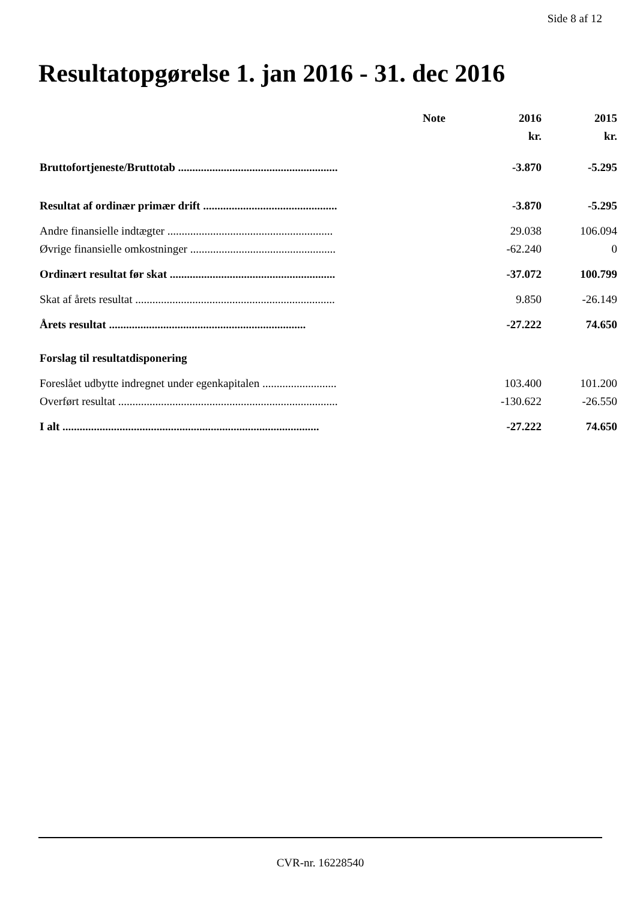Side 8 af 12
Resultatopgørelse 1. jan 2016 - 31. dec 2016
| | Note | 2016 | 2015 |
| --- | --- | --- | --- |
| | | kr. | kr. |
| Bruttofortjeneste/Bruttotab ........................................................ | | -3.870 | -5.295 |
| Resultat af ordinær primær drift ............................................... | | -3.870 | -5.295 |
| Andre finansielle indtægter .......................................................... | | 29.038 | 106.094 |
| Øvrige finansielle omkostninger ................................................... | | -62.240 | 0 |
| Ordinært resultat før skat .......................................................... | | -37.072 | 100.799 |
| Skat af årets resultat ...................................................................... | | 9.850 | -26.149 |
| Årets resultat ..................................................................... | | -27.222 | 74.650 |
| Forslag til resultatdisponering | | | |
| Foreslået udbytte indregnet under egenkapitalen .......................... | | 103.400 | 101.200 |
| Overført resultat ............................................................................. | | -130.622 | -26.550 |
| I alt .......................................................................................... | | -27.222 | 74.650 |
CVR-nr. 16228540